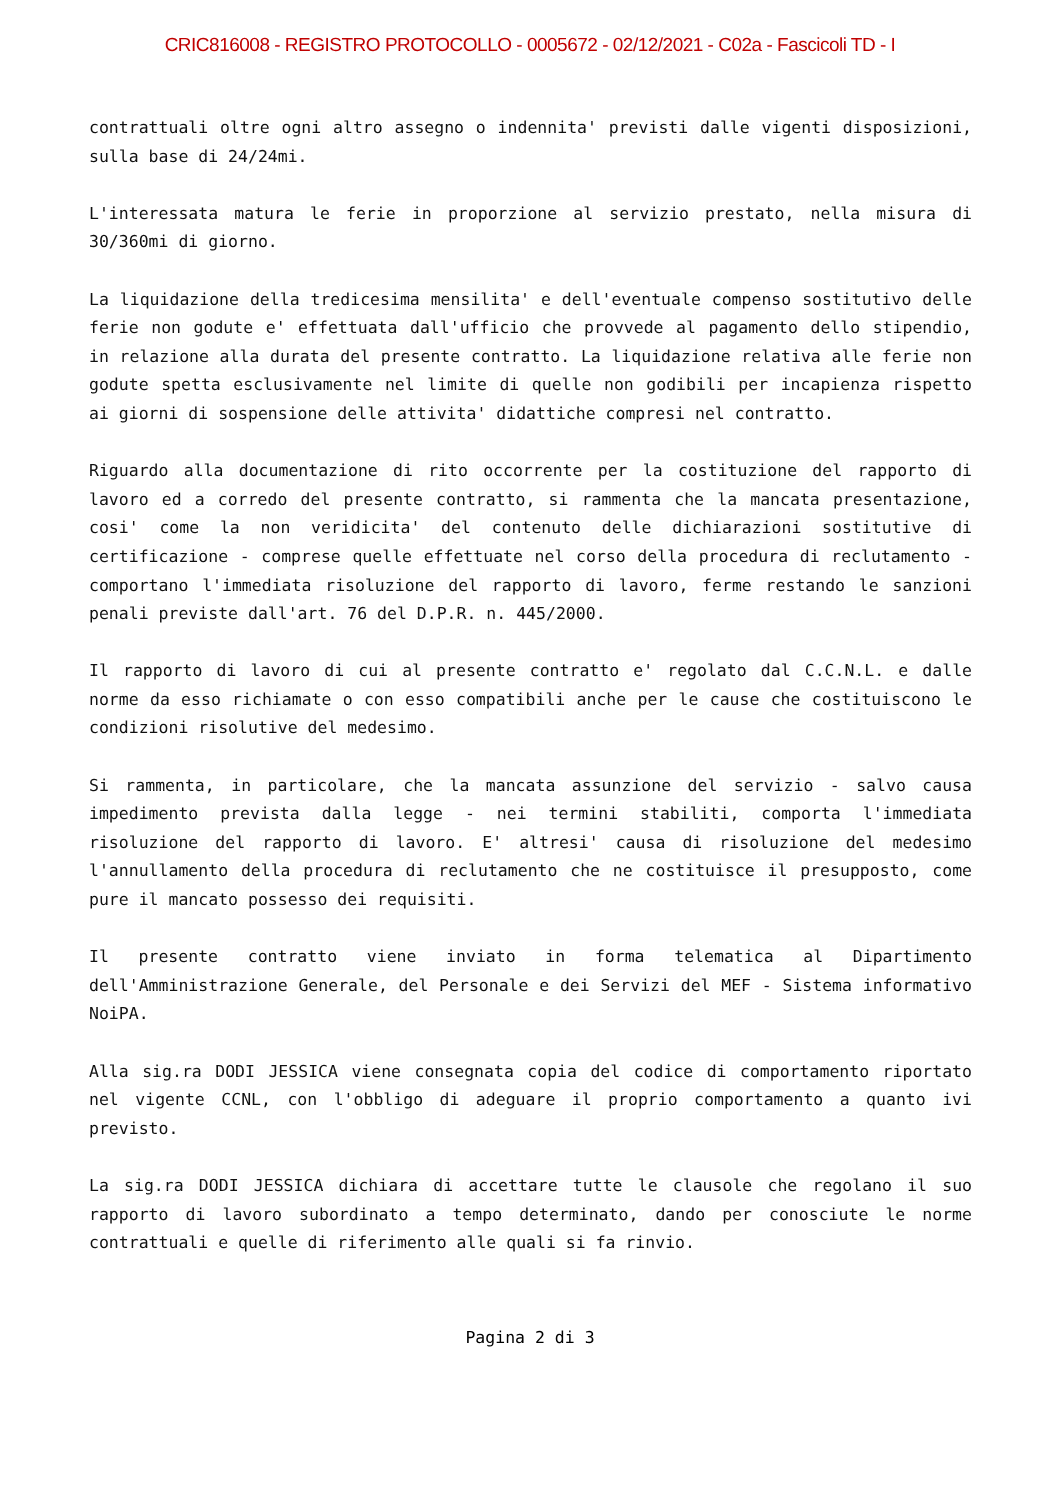CRIC816008 - REGISTRO PROTOCOLLO - 0005672 - 02/12/2021 - C02a - Fascicoli TD - I
contrattuali oltre ogni altro assegno o indennita' previsti dalle vigenti disposizioni, sulla base di 24/24mi.
L'interessata matura le ferie in proporzione al servizio prestato, nella misura di 30/360mi di giorno.
La liquidazione della tredicesima mensilita' e dell'eventuale compenso sostitutivo delle ferie non godute e' effettuata dall'ufficio che provvede al pagamento dello stipendio, in relazione alla durata del presente contratto. La liquidazione relativa alle ferie non godute spetta esclusivamente nel limite di quelle non godibili per incapienza rispetto ai giorni di sospensione delle attivita' didattiche compresi nel contratto.
Riguardo alla documentazione di rito occorrente per la costituzione del rapporto di lavoro ed a corredo del presente contratto, si rammenta che la mancata presentazione, cosi' come la non veridicita' del contenuto delle dichiarazioni sostitutive di certificazione - comprese quelle effettuate nel corso della procedura di reclutamento - comportano l'immediata risoluzione del rapporto di lavoro, ferme restando le sanzioni penali previste dall'art. 76 del D.P.R. n. 445/2000.
Il rapporto di lavoro di cui al presente contratto e' regolato dal C.C.N.L. e dalle norme da esso richiamate o con esso compatibili anche per le cause che costituiscono le condizioni risolutive del medesimo.
Si rammenta, in particolare, che la mancata assunzione del servizio - salvo causa impedimento prevista dalla legge - nei termini stabiliti, comporta l'immediata risoluzione del rapporto di lavoro. E' altresi' causa di risoluzione del medesimo l'annullamento della procedura di reclutamento che ne costituisce il presupposto, come pure il mancato possesso dei requisiti.
Il presente contratto viene inviato in forma telematica al Dipartimento dell'Amministrazione Generale, del Personale e dei Servizi del MEF - Sistema informativo NoiPA.
Alla sig.ra DODI JESSICA viene consegnata copia del codice di comportamento riportato nel vigente CCNL, con l'obbligo di adeguare il proprio comportamento a quanto ivi previsto.
La sig.ra DODI JESSICA dichiara di accettare tutte le clausole che regolano il suo rapporto di lavoro subordinato a tempo determinato, dando per conosciute le norme contrattuali e quelle di riferimento alle quali si fa rinvio.
Pagina 2 di 3